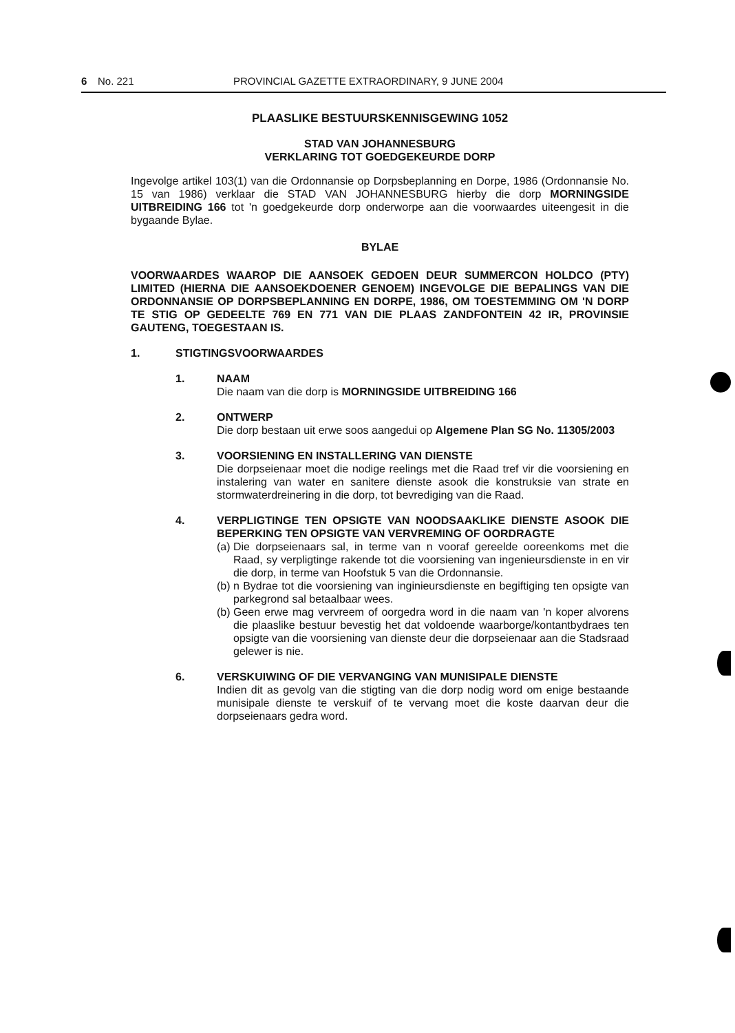6 No. 221 PROVINCIAL GAZETTE EXTRAORDINARY, 9 JUNE 2004
PLAASLIKE BESTUURSKENNISGEWING 1052
STAD VAN JOHANNESBURG
VERKLARING TOT GOEDGEKEURDE DORP
Ingevolge artikel 103(1) van die Ordonnansie op Dorpsbeplanning en Dorpe, 1986 (Ordonnansie No. 15 van 1986) verklaar die STAD VAN JOHANNESBURG hierby die dorp MORNINGSIDE UITBREIDING 166 tot 'n goedgekeurde dorp onderworpe aan die voorwaardes uiteengesit in die bygaande Bylae.
BYLAE
VOORWAARDES WAAROP DIE AANSOEK GEDOEN DEUR SUMMERCON HOLDCO (PTY) LIMITED (HIERNA DIE AANSOEKDOENER GENOEM) INGEVOLGE DIE BEPALINGS VAN DIE ORDONNANSIE OP DORPSBEPLANNING EN DORPE, 1986, OM TOESTEMMING OM 'N DORP TE STIG OP GEDEELTE 769 EN 771 VAN DIE PLAAS ZANDFONTEIN 42 IR, PROVINSIE GAUTENG, TOEGESTAAN IS.
1. STIGTINGSVOORWAARDES
1. NAAM
Die naam van die dorp is MORNINGSIDE UITBREIDING 166
2. ONTWERP
Die dorp bestaan uit erwe soos aangedui op Algemene Plan SG No. 11305/2003
3. VOORSIENING EN INSTALLERING VAN DIENSTE
Die dorpseienaar moet die nodige reelings met die Raad tref vir die voorsiening en instalering van water en sanitere dienste asook die konstruksie van strate en stormwaterdreinering in die dorp, tot bevrediging van die Raad.
4. VERPLIGTINGE TEN OPSIGTE VAN NOODSAAKLIKE DIENSTE ASOOK DIE BEPERKING TEN OPSIGTE VAN VERVREMING OF OORDRAGTE
(a) Die dorpseienaars sal, in terme van n vooraf gereelde ooreenkoms met die Raad, sy verpligtinge rakende tot die voorsiening van ingenieursdienste in en vir die dorp, in terme van Hoofstuk 5 van die Ordonnansie.
(b) n Bydrae tot die voorsiening van inginieursdienste en begiftiging ten opsigte van parkegrond sal betaalbaar wees.
(b) Geen erwe mag vervreem of oorgedra word in die naam van 'n koper alvorens die plaaslike bestuur bevestig het dat voldoende waarborge/kontantbydraes ten opsigte van die voorsiening van dienste deur die dorpseienaar aan die Stadsraad gelewer is nie.
6. VERSKUIWING OF DIE VERVANGING VAN MUNISIPALE DIENSTE
Indien dit as gevolg van die stigting van die dorp nodig word om enige bestaande munisipale dienste te verskuif of te vervang moet die koste daarvan deur die dorpseienaars gedra word.